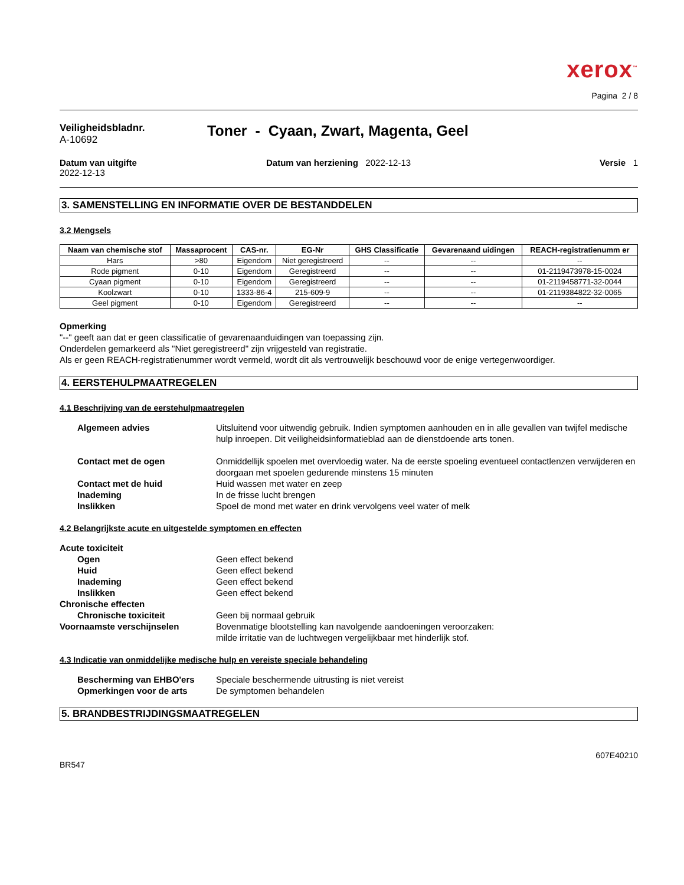xerox<sup>™</sup>
Pagina 2 / 8
Veiligheidsbladnr.
A-10692
Toner - Cyaan, Zwart, Magenta, Geel
Datum van uitgifte
2022-12-13
Datum van herziening 2022-12-13
Versie 1
3. SAMENSTELLING EN INFORMATIE OVER DE BESTANDDELEN
3.2 Mengsels
| Naam van chemische stof | Massaprocent | CAS-nr. | EG-Nr | GHS Classificatie | Gevarenaand uidingen | REACH-registratienumm er |
| --- | --- | --- | --- | --- | --- | --- |
| Hars | >80 | Eigendom | Niet geregistreerd | -- | -- | -- |
| Rode pigment | 0-10 | Eigendom | Geregistreerd | -- | -- | 01-2119473978-15-0024 |
| Cyaan pigment | 0-10 | Eigendom | Geregistreerd | -- | -- | 01-2119458771-32-0044 |
| Koolzwart | 0-10 | 1333-86-4 | 215-609-9 | -- | -- | 01-2119384822-32-0065 |
| Geel pigment | 0-10 | Eigendom | Geregistreerd | -- | -- | -- |
Opmerking
"--" geeft aan dat er geen classificatie of gevarenaanduidingen van toepassing zijn.
Onderdelen gemarkeerd als "Niet geregistreerd" zijn vrijgesteld van registratie.
Als er geen REACH-registratienummer wordt vermeld, wordt dit als vertrouwelijk beschouwd voor de enige vertegenwoordiger.
4. EERSTEHULPMAATREGELEN
4.1 Beschrijving van de eerstehulpmaatregelen
Algemeen advies
Uitsluitend voor uitwendig gebruik. Indien symptomen aanhouden en in alle gevallen van twijfel medische hulp inroepen. Dit veiligheidsinformatieblad aan de dienstdoende arts tonen.
Contact met de ogen
Onmiddellijk spoelen met overvloedig water. Na de eerste spoeling eventueel contactlenzen verwijderen en doorgaan met spoelen gedurende minstens 15 minuten
Contact met de huid
Huid wassen met water en zeep
Inademing
In de frisse lucht brengen
Inslikken
Spoel de mond met water en drink vervolgens veel water of melk
4.2 Belangrijkste acute en uitgestelde symptomen en effecten
Acute toxiciteit
Ogen
Geen effect bekend
Huid
Geen effect bekend
Inademing
Geen effect bekend
Inslikken
Geen effect bekend
Chronische effecten
Chronische toxiciteit
Geen bij normaal gebruik
Voornaamste verschijnselen
Bovenmatige blootstelling kan navolgende aandoeningen veroorzaken:
milde irritatie van de luchtwegen vergelijkbaar met hinderlijk stof.
4.3 Indicatie van onmiddelijke medische hulp en vereiste speciale behandeling
Bescherming van EHBO'ers
Speciale beschermende uitrusting is niet vereist
Opmerkingen voor de arts
De symptomen behandelen
5. BRANDBESTRIJDINGSMAATREGELEN
607E40210
BR547